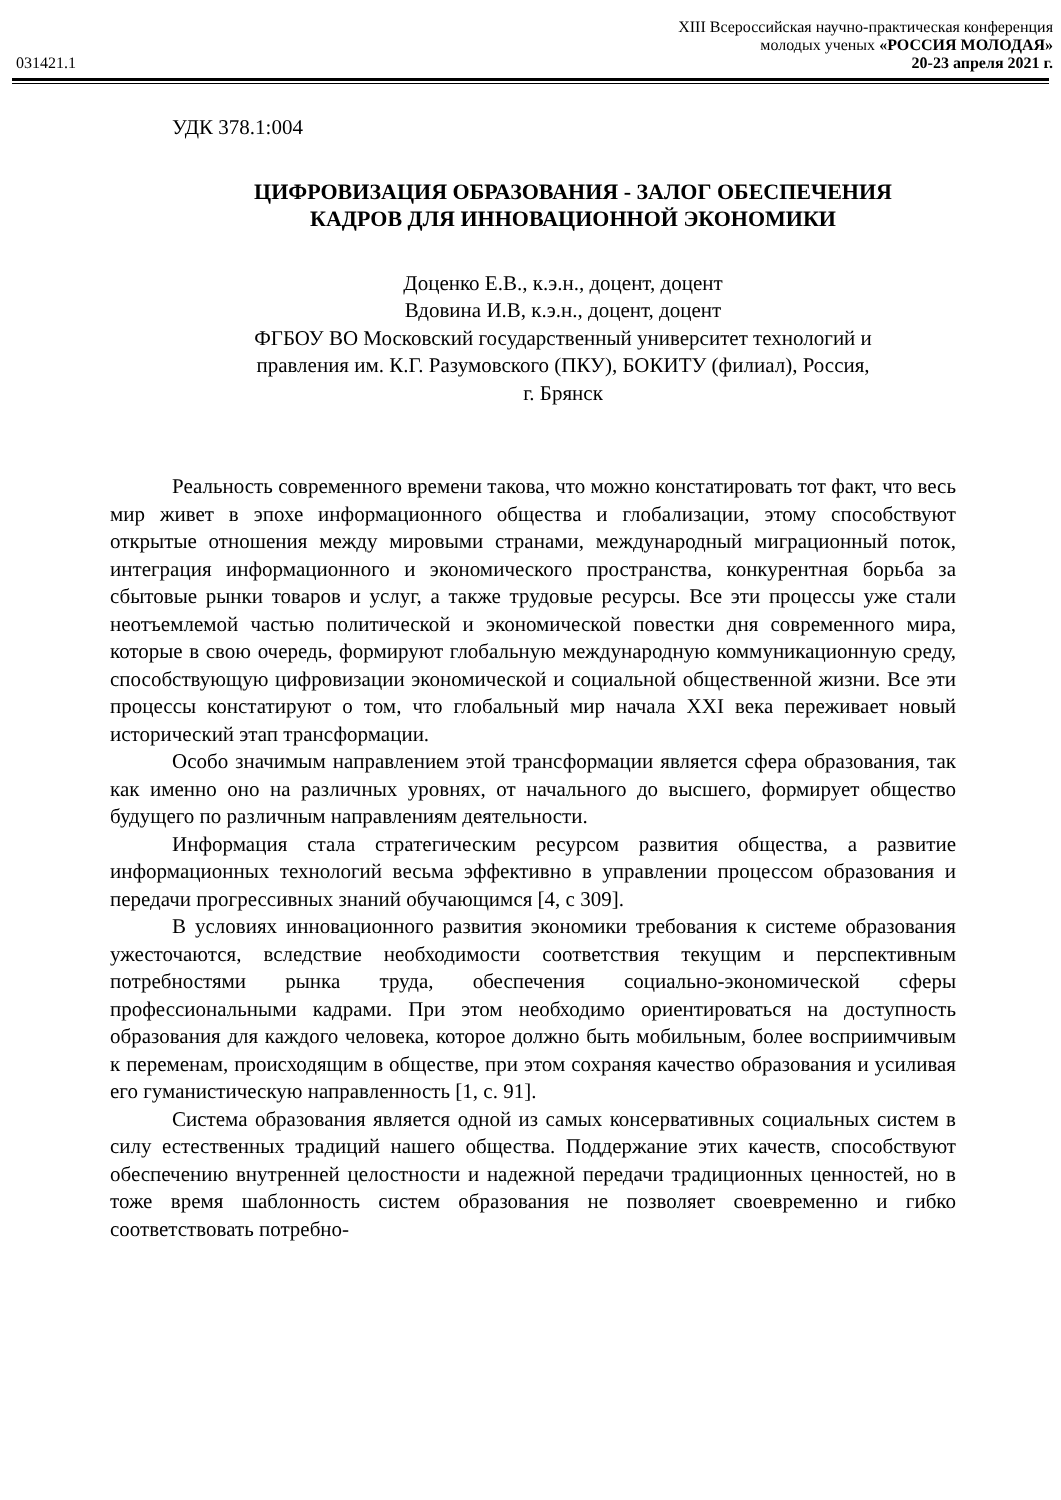XIII Всероссийская научно-практическая конференция
молодых ученых «РОССИЯ МОЛОДАЯ»
031421.1 20-23 апреля 2021 г.
УДК 378.1:004
ЦИФРОВИЗАЦИЯ ОБРАЗОВАНИЯ - ЗАЛОГ ОБЕСПЕЧЕНИЯ
КАДРОВ ДЛЯ ИННОВАЦИОННОЙ ЭКОНОМИКИ
Доценко Е.В., к.э.н., доцент, доцент
Вдовина И.В, к.э.н., доцент, доцент
ФГБОУ ВО Московский государственный университет технологий и
правления им. К.Г. Разумовского (ПКУ), БОКИТУ (филиал), Россия,
г. Брянск
Реальность современного времени такова, что можно констатировать тот факт, что весь мир живет в эпохе информационного общества и глобализации, этому способствуют открытые отношения между мировыми странами, международный миграционный поток, интеграция информационного и экономического пространства, конкурентная борьба за сбытовые рынки товаров и услуг, а также трудовые ресурсы. Все эти процессы уже стали неотъемлемой частью политической и экономической повестки дня современного мира, которые в свою очередь, формируют глобальную международную коммуникационную среду, способствующую цифровизации экономической и социальной общественной жизни. Все эти процессы констатируют о том, что глобальный мир начала XXI века переживает новый исторический этап трансформации.
Особо значимым направлением этой трансформации является сфера образования, так как именно оно на различных уровнях, от начального до высшего, формирует общество будущего по различным направлениям деятельности.
Информация стала стратегическим ресурсом развития общества, а развитие информационных технологий весьма эффективно в управлении процессом образования и передачи прогрессивных знаний обучающимся [4, с 309].
В условиях инновационного развития экономики требования к системе образования ужесточаются, вследствие необходимости соответствия текущим и перспективным потребностями рынка труда, обеспечения социально-экономической сферы профессиональными кадрами. При этом необходимо ориентироваться на доступность образования для каждого человека, которое должно быть мобильным, более восприимчивым к переменам, происходящим в обществе, при этом сохраняя качество образования и усиливая его гуманистическую направленность [1, с. 91].
Система образования является одной из самых консервативных социальных систем в силу естественных традиций нашего общества. Поддержание этих качеств, способствуют обеспечению внутренней целостности и надежной передачи традиционных ценностей, но в тоже время шаблонность систем образования не позволяет своевременно и гибко соответствовать потребно-